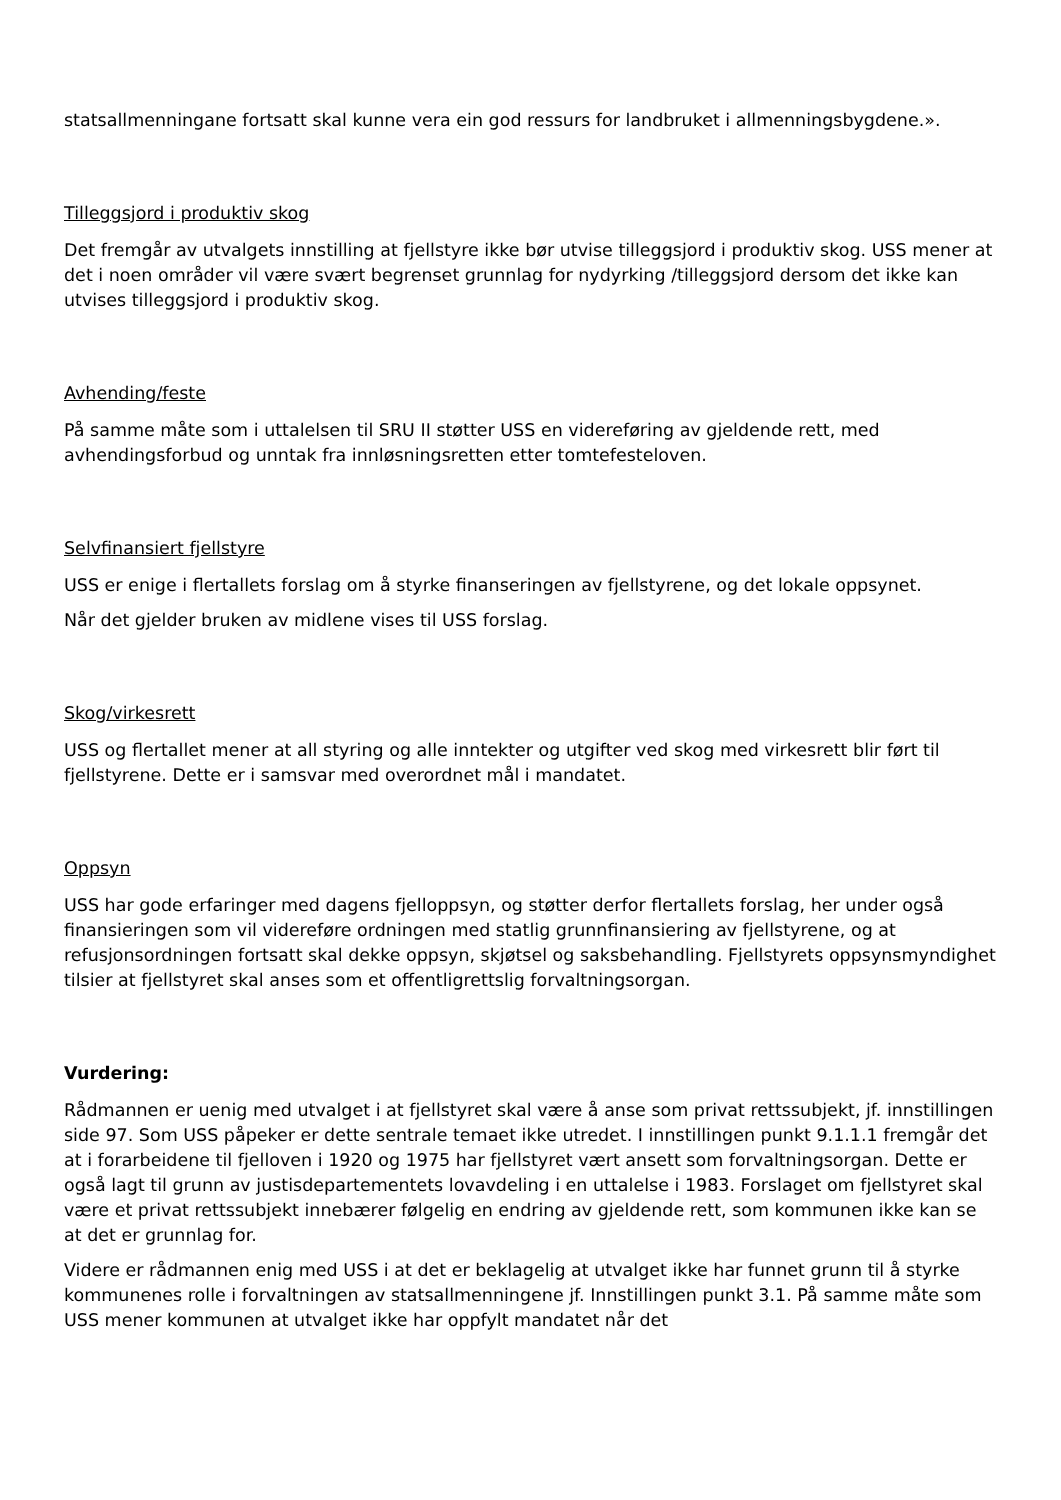statsallmenningane fortsatt skal kunne vera ein god ressurs for landbruket i allmenningsbygdene.».
Tilleggsjord i produktiv skog
Det fremgår av utvalgets innstilling at fjellstyre ikke bør utvise tilleggsjord i produktiv skog. USS mener at det i noen områder vil være svært begrenset grunnlag for nydyrking /tilleggsjord dersom det ikke kan utvises tilleggsjord i produktiv skog.
Avhending/feste
På samme måte som i uttalelsen til SRU II støtter USS en videreføring av gjeldende rett, med avhendingsforbud og unntak fra innløsningsretten etter tomtefesteloven.
Selvfinansiert fjellstyre
USS er enige i flertallets forslag om å styrke finanseringen av fjellstyrene, og det lokale oppsynet.
Når det gjelder bruken av midlene vises til USS forslag.
Skog/virkesrett
USS og flertallet mener at all styring og alle inntekter og utgifter ved skog med virkesrett blir ført til fjellstyrene. Dette er i samsvar med overordnet mål i mandatet.
Oppsyn
USS har gode erfaringer med dagens fjelloppsyn, og støtter derfor flertallets forslag, her under også finansieringen som vil videreføre ordningen med statlig grunnfinansiering av fjellstyrene, og at refusjonsordningen fortsatt skal dekke oppsyn, skjøtsel og saksbehandling. Fjellstyrets oppsynsmyndighet tilsier at fjellstyret skal anses som et offentligrettslig forvaltningsorgan.
Vurdering:
Rådmannen er uenig med utvalget i at fjellstyret skal være å anse som privat rettssubjekt, jf. innstillingen side 97. Som USS påpeker er dette sentrale temaet ikke utredet. I innstillingen punkt 9.1.1.1 fremgår det at i forarbeidene til fjelloven i 1920 og 1975 har fjellstyret vært ansett som forvaltningsorgan. Dette er også lagt til grunn av justisdepartementets lovavdeling i en uttalelse i 1983. Forslaget om fjellstyret skal være et privat rettssubjekt innebærer følgelig en endring av gjeldende rett, som kommunen ikke kan se at det er grunnlag for.
Videre er rådmannen enig med USS i at det er beklagelig at utvalget ikke har funnet grunn til å styrke kommunenes rolle i forvaltningen av statsallmenningene jf. Innstillingen punkt 3.1. På samme måte som USS mener kommunen at utvalget ikke har oppfylt mandatet når det